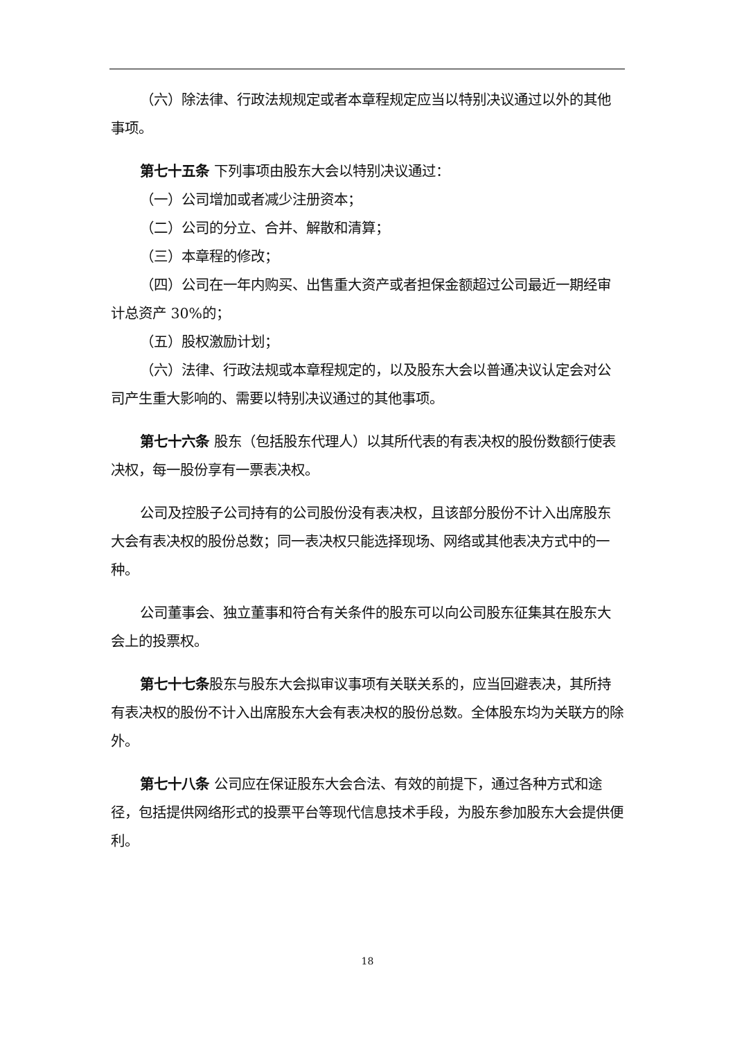（六）除法律、行政法规规定或者本章程规定应当以特别决议通过以外的其他事项。
第七十五条 下列事项由股东大会以特别决议通过：
（一）公司增加或者减少注册资本；
（二）公司的分立、合并、解散和清算；
（三）本章程的修改；
（四）公司在一年内购买、出售重大资产或者担保金额超过公司最近一期经审计总资产 30%的；
（五）股权激励计划；
（六）法律、行政法规或本章程规定的，以及股东大会以普通决议认定会对公司产生重大影响的、需要以特别决议通过的其他事项。
第七十六条 股东（包括股东代理人）以其所代表的有表决权的股份数额行使表决权，每一股份享有一票表决权。
公司及控股子公司持有的公司股份没有表决权，且该部分股份不计入出席股东大会有表决权的股份总数；同一表决权只能选择现场、网络或其他表决方式中的一种。
公司董事会、独立董事和符合有关条件的股东可以向公司股东征集其在股东大会上的投票权。
第七十七条股东与股东大会拟审议事项有关联关系的，应当回避表决，其所持有表决权的股份不计入出席股东大会有表决权的股份总数。全体股东均为关联方的除外。
第七十八条 公司应在保证股东大会合法、有效的前提下，通过各种方式和途径，包括提供网络形式的投票平台等现代信息技术手段，为股东参加股东大会提供便利。
18